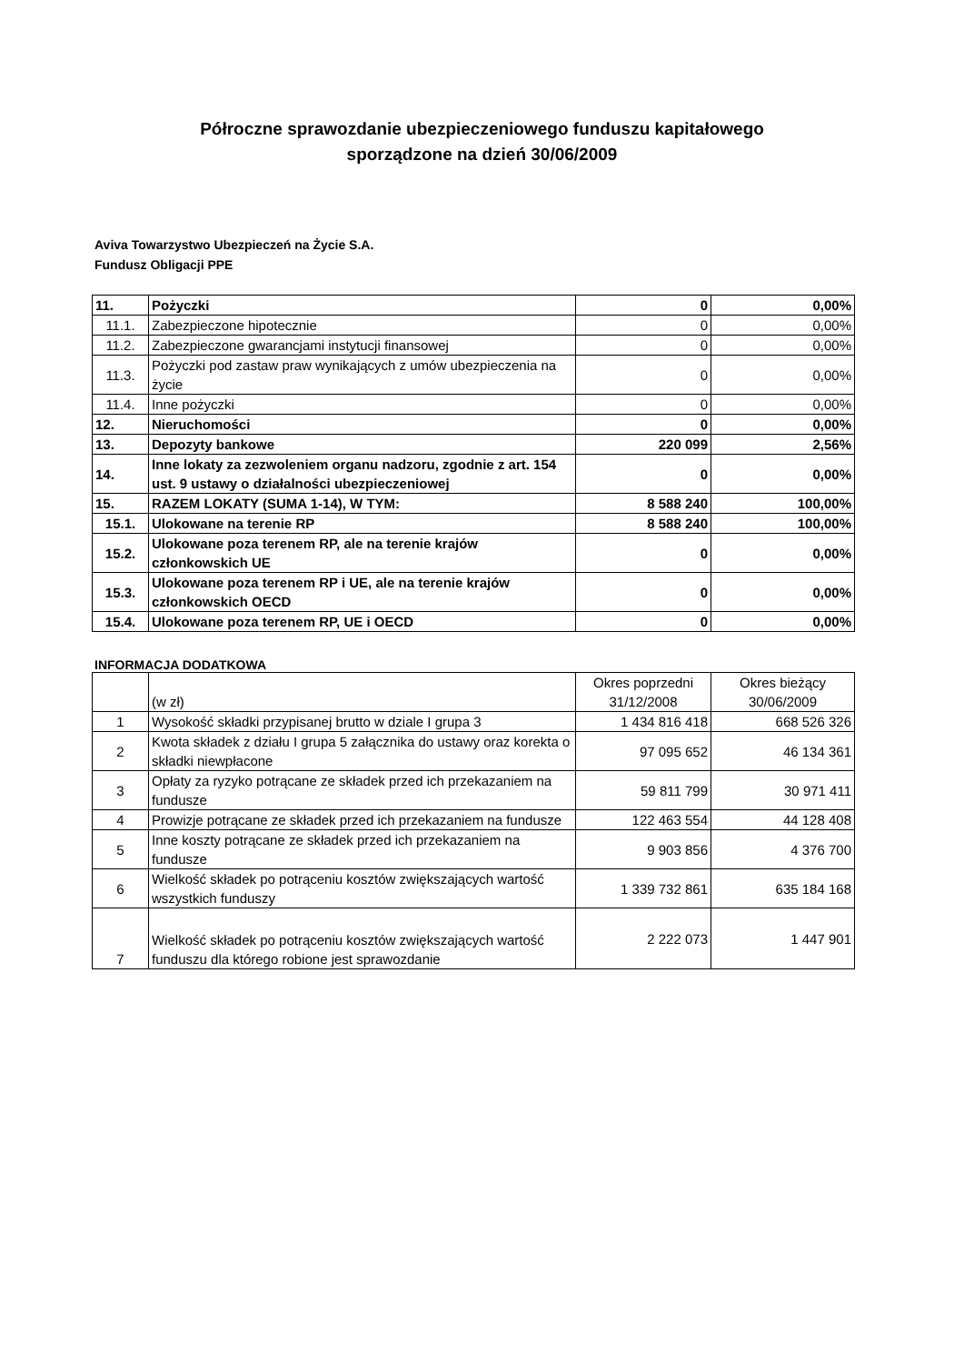Półroczne sprawozdanie ubezpieczeniowego funduszu kapitałowego
sporządzone na dzień 30/06/2009
Aviva Towarzystwo Ubezpieczeń na Życie S.A.
Fundusz Obligacji PPE
| 11. | Pożyczki | 0 | 0,00% |
| 11.1. | Zabezpieczone hipotecznie | 0 | 0,00% |
| 11.2. | Zabezpieczone gwarancjami instytucji finansowej | 0 | 0,00% |
| 11.3. | Pożyczki pod zastaw praw wynikających z umów ubezpieczenia na życie | 0 | 0,00% |
| 11.4. | Inne pożyczki | 0 | 0,00% |
| 12. | Nieruchomości | 0 | 0,00% |
| 13. | Depozyty bankowe | 220 099 | 2,56% |
| 14. | Inne lokaty za zezwoleniem organu nadzoru, zgodnie z art. 154 ust. 9 ustawy o działalności ubezpieczeniowej | 0 | 0,00% |
| 15. | RAZEM LOKATY (SUMA 1-14), W TYM: | 8 588 240 | 100,00% |
| 15.1. | Ulokowane na terenie RP | 8 588 240 | 100,00% |
| 15.2. | Ulokowane poza terenem RP, ale na terenie krajów członkowskich UE | 0 | 0,00% |
| 15.3. | Ulokowane poza terenem RP i UE, ale na terenie krajów członkowskich OECD | 0 | 0,00% |
| 15.4. | Ulokowane poza terenem RP, UE i OECD | 0 | 0,00% |
INFORMACJA DODATKOWA
| | (w zł) | Okres poprzedni 31/12/2008 | Okres bieżący 30/06/2009 |
| --- | --- | --- | --- |
| 1 | Wysokość składki przypisanej brutto w dziale I grupa 3 | 1 434 816 418 | 668 526 326 |
| 2 | Kwota składek z działu I grupa 5 załącznika do ustawy oraz korekta o składki niewpłacone | 97 095 652 | 46 134 361 |
| 3 | Opłaty za ryzyko potrącane ze składek przed ich przekazaniem na fundusze | 59 811 799 | 30 971 411 |
| 4 | Prowizje potrącane ze składek przed ich przekazaniem na fundusze | 122 463 554 | 44 128 408 |
| 5 | Inne koszty potrącane ze składek przed ich przekazaniem na fundusze | 9 903 856 | 4 376 700 |
| 6 | Wielkość składek po potrąceniu kosztów zwiększających wartość wszystkich funduszy | 1 339 732 861 | 635 184 168 |
| 7 | Wielkość składek po potrąceniu kosztów zwiększających wartość funduszu dla którego robione jest sprawozdanie | 2 222 073 | 1 447 901 |